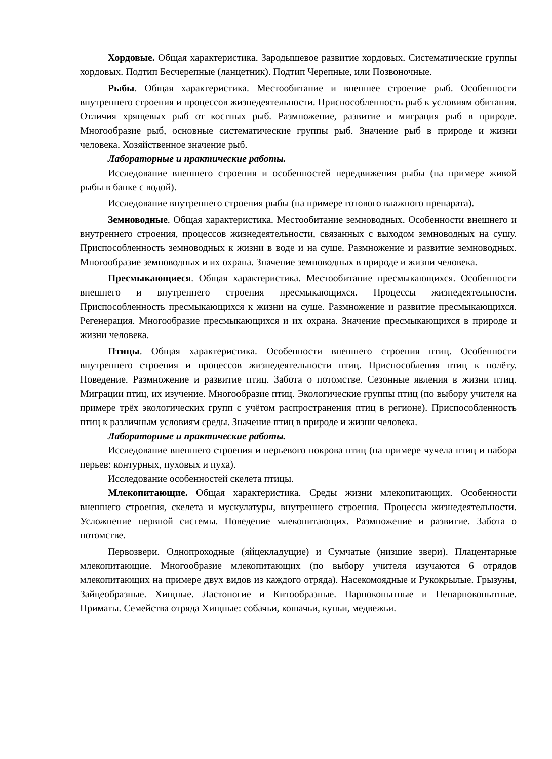Хордовые. Общая характеристика. Зародышевое развитие хордовых. Систематические группы хордовых. Подтип Бесчерепные (ланцетник). Подтип Черепные, или Позвоночные.
Рыбы. Общая характеристика. Местообитание и внешнее строение рыб. Особенности внутреннего строения и процессов жизнедеятельности. Приспособленность рыб к условиям обитания. Отличия хрящевых рыб от костных рыб. Размножение, развитие и миграция рыб в природе. Многообразие рыб, основные систематические группы рыб. Значение рыб в природе и жизни человека. Хозяйственное значение рыб.
Лабораторные и практические работы.
Исследование внешнего строения и особенностей передвижения рыбы (на примере живой рыбы в банке с водой).
Исследование внутреннего строения рыбы (на примере готового влажного препарата).
Земноводные. Общая характеристика. Местообитание земноводных. Особенности внешнего и внутреннего строения, процессов жизнедеятельности, связанных с выходом земноводных на сушу. Приспособленность земноводных к жизни в воде и на суше. Размножение и развитие земноводных. Многообразие земноводных и их охрана. Значение земноводных в природе и жизни человека.
Пресмыкающиеся. Общая характеристика. Местообитание пресмыкающихся. Особенности внешнего и внутреннего строения пресмыкающихся. Процессы жизнедеятельности. Приспособленность пресмыкающихся к жизни на суше. Размножение и развитие пресмыкающихся. Регенерация. Многообразие пресмыкающихся и их охрана. Значение пресмыкающихся в природе и жизни человека.
Птицы. Общая характеристика. Особенности внешнего строения птиц. Особенности внутреннего строения и процессов жизнедеятельности птиц. Приспособления птиц к полёту. Поведение. Размножение и развитие птиц. Забота о потомстве. Сезонные явления в жизни птиц. Миграции птиц, их изучение. Многообразие птиц. Экологические группы птиц (по выбору учителя на примере трёх экологических групп с учётом распространения птиц в регионе). Приспособленность птиц к различным условиям среды. Значение птиц в природе и жизни человека.
Лабораторные и практические работы.
Исследование внешнего строения и перьевого покрова птиц (на примере чучела птиц и набора перьев: контурных, пуховых и пуха).
Исследование особенностей скелета птицы.
Млекопитающие. Общая характеристика. Среды жизни млекопитающих. Особенности внешнего строения, скелета и мускулатуры, внутреннего строения. Процессы жизнедеятельности. Усложнение нервной системы. Поведение млекопитающих. Размножение и развитие. Забота о потомстве.
Первозвери. Однопроходные (яйцекладущие) и Сумчатые (низшие звери). Плацентарные млекопитающие. Многообразие млекопитающих (по выбору учителя изучаются 6 отрядов млекопитающих на примере двух видов из каждого отряда). Насекомоядные и Рукокрылые. Грызуны, Зайцеобразные. Хищные. Ластоногие и Китообразные. Парнокопытные и Непарнокопытные. Приматы. Семейства отряда Хищные: собачьи, кошачьи, куньи, медвежьи.